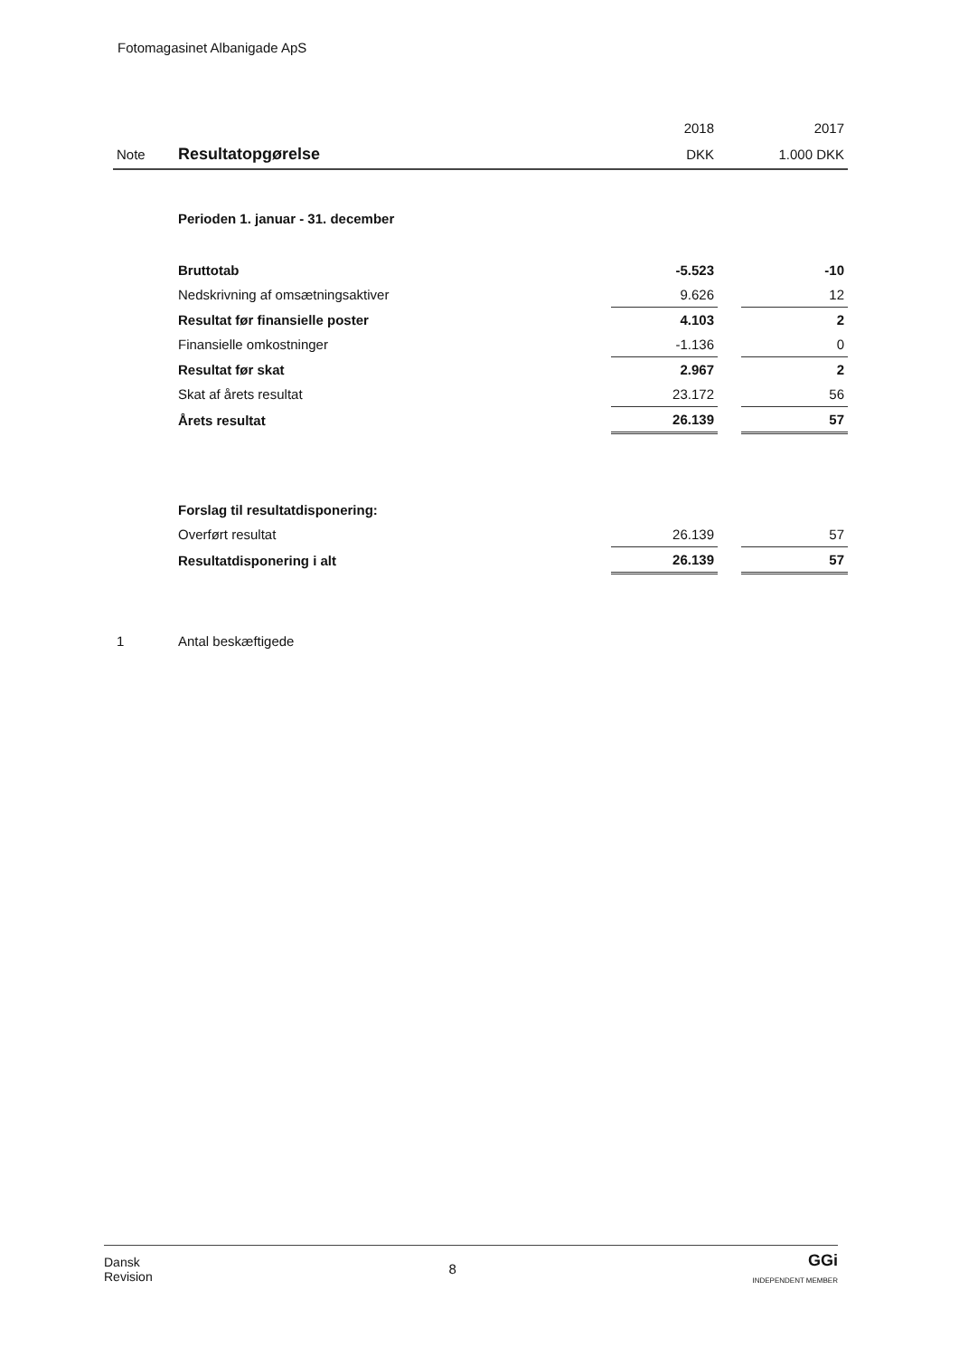Fotomagasinet Albanigade ApS
| | | 2018 | | 2017 |
| Note | Resultatopgørelse | DKK | | 1.000 DKK |
| | Perioden 1. januar - 31. december | | | |
| | Bruttotab | -5.523 | | -10 |
| | Nedskrivning af omsætningsaktiver | 9.626 | | 12 |
| | Resultat før finansielle poster | 4.103 | | 2 |
| | Finansielle omkostninger | -1.136 | | 0 |
| | Resultat før skat | 2.967 | | 2 |
| | Skat af årets resultat | 23.172 | | 56 |
| | Årets resultat | 26.139 | | 57 |
| | Forslag til resultatdisponering: | | | |
| | Overført resultat | 26.139 | | 57 |
| | Resultatdisponering i alt | 26.139 | | 57 |
| 1 | Antal beskæftigede | | | |
Dansk
Revision
8
GGi
INDEPENDENT MEMBER